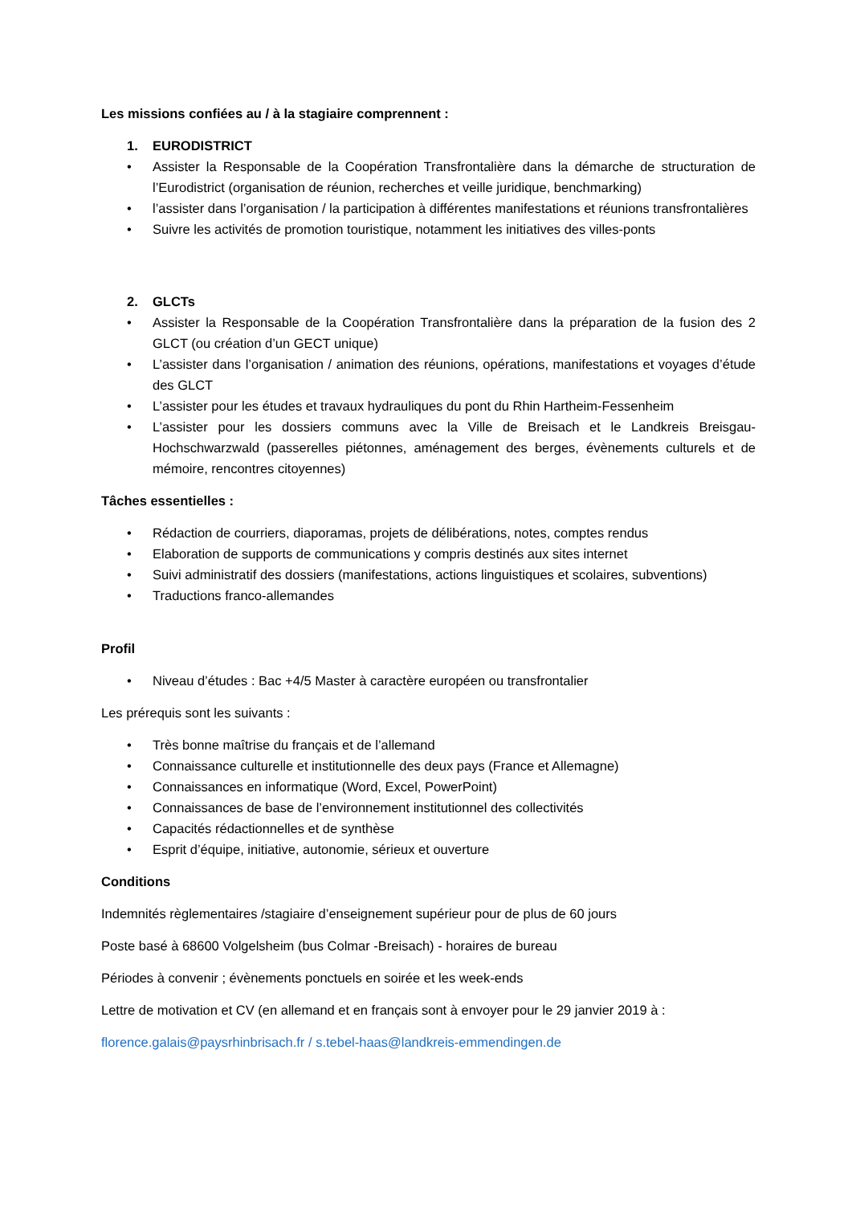Les missions confiées au / à la stagiaire comprennent :
1. EURODISTRICT
• Assister la Responsable de la Coopération Transfrontalière dans la démarche de structuration de l’Eurodistrict (organisation de réunion, recherches et veille juridique, benchmarking)
• l’assister dans l’organisation / la participation à différentes manifestations et réunions transfrontalières
• Suivre les activités de promotion touristique, notamment les initiatives des villes-ponts
2. GLCTs
• Assister la Responsable de la Coopération Transfrontalière dans la préparation de la fusion des 2 GLCT (ou création d’un GECT unique)
• L’assister dans l’organisation / animation des réunions, opérations, manifestations et voyages d’étude des GLCT
• L’assister pour les études et travaux hydrauliques du pont du Rhin Hartheim-Fessenheim
• L’assister pour les dossiers communs avec la Ville de Breisach et le Landkreis Breisgau-Hochschwarzwald (passerelles piétonnes, aménagement des berges, évènements culturels et de mémoire, rencontres citoyennes)
Tâches essentielles :
• Rédaction de courriers, diaporamas, projets de délibérations, notes, comptes rendus
• Elaboration de supports de communications y compris destinés aux sites internet
• Suivi administratif des dossiers (manifestations, actions linguistiques et scolaires, subventions)
• Traductions franco-allemandes
Profil
• Niveau d’études : Bac +4/5 Master à caractère européen ou transfrontalier
Les prérequis sont les suivants :
• Très bonne maîtrise du français et de l’allemand
• Connaissance culturelle et institutionnelle des deux pays (France et Allemagne)
• Connaissances en informatique (Word, Excel, PowerPoint)
• Connaissances de base de l’environnement institutionnel des collectivités
• Capacités rédactionnelles et de synthèse
• Esprit d’équipe, initiative, autonomie, sérieux et ouverture
Conditions
Indemnités règlementaires /stagiaire d’enseignement supérieur pour de plus de 60 jours
Poste basé à 68600 Volgelsheim (bus Colmar -Breisach) - horaires de bureau
Périodes à convenir ; évènements ponctuels en soirée et les week-ends
Lettre de motivation et CV (en allemand et en français sont à envoyer pour le 29 janvier 2019 à :
florence.galais@paysrhinbrisach.fr / s.tebel-haas@landkreis-emmendingen.de